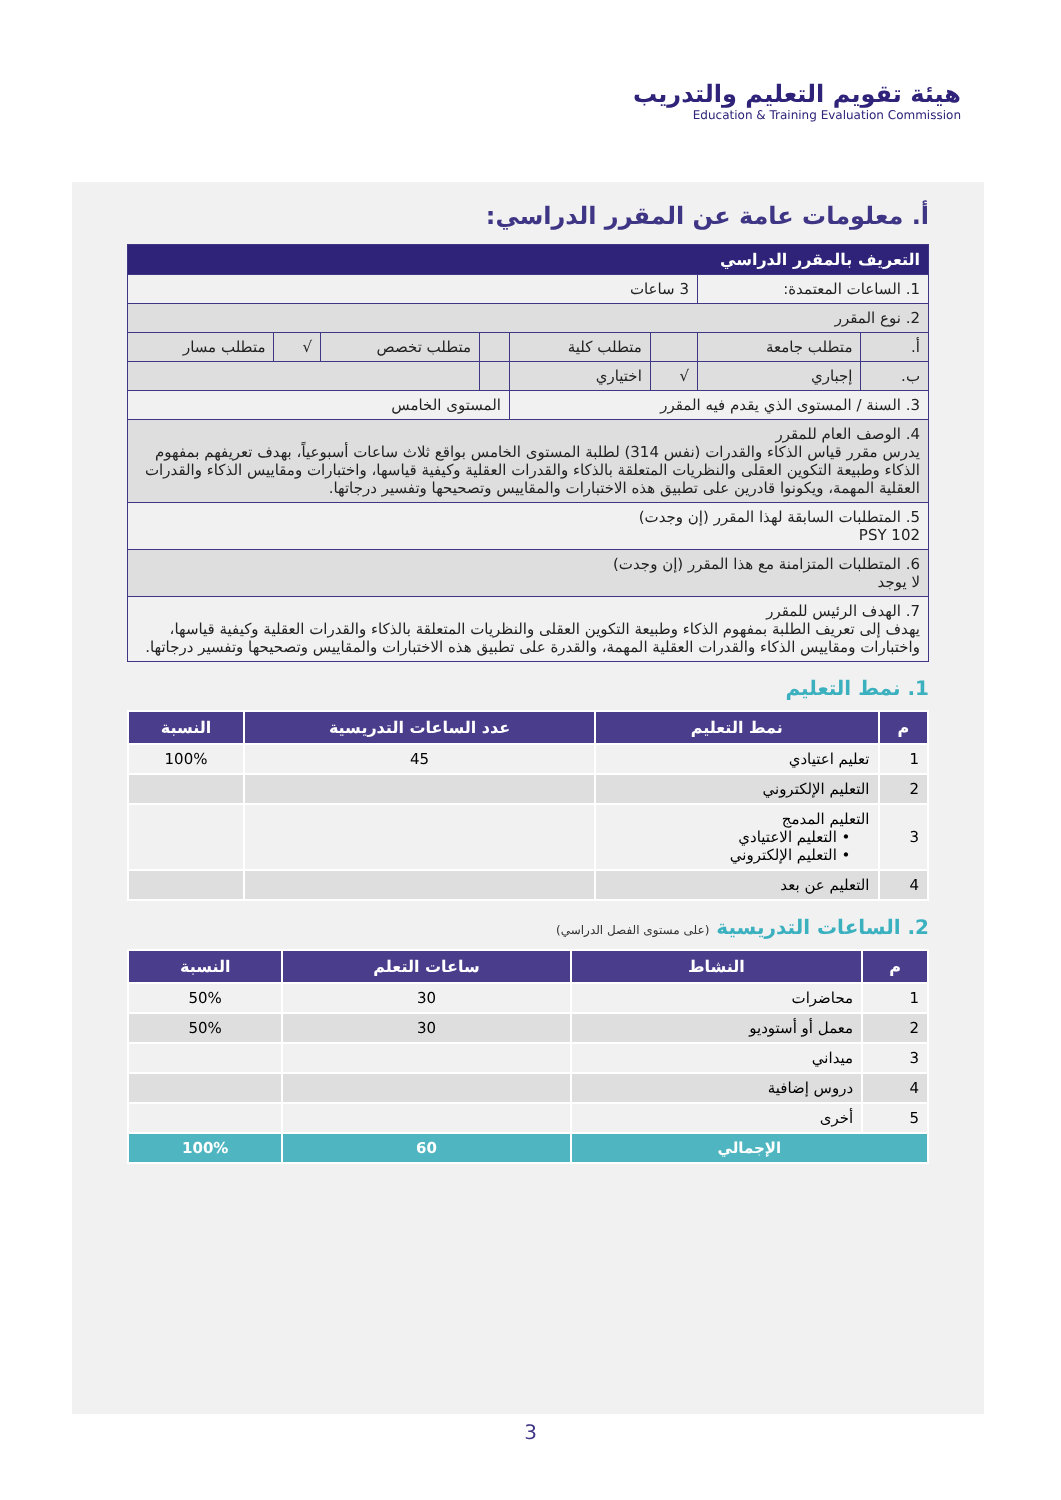هيئة تقويم التعليم والتدريب
Education & Training Evaluation Commission
أ. معلومات عامة عن المقرر الدراسي:
| التعريف بالمقرر الدراسي | | | | | | | |
| 1. الساعات المعتمدة: | | 3 ساعات | | | | | |
| 2. نوع المقرر | | | | | | | |
| أ. | متطلب جامعة | | متطلب كلية | | متطلب تخصص | √ | متطلب مسار |
| ب. | إجباري | √ | اختياري | | | | |
| 3. السنة / المستوى الذي يقدم فيه المقرر | | | | المستوى الخامس | | | |
| 4. الوصف العام للمقرر يدرس مقرر قياس الذكاء والقدرات (نفس 314) لطلبة المستوى الخامس بواقع ثلاث ساعات أسبوعياً، بهدف تعريفهم بمفهوم الذكاء وطبيعة التكوين العقلى والنظريات المتعلقة بالذكاء والقدرات العقلية وكيفية قياسها، واختبارات ومقاييس الذكاء والقدرات العقلية المهمة، ويكونوا قادرين على تطبيق هذه الاختبارات والمقاييس وتصحيحها وتفسير درجاتها. | | | | | | | |
| 5. المتطلبات السابقة لهذا المقرر (إن وجدت) PSY 102 | | | | | | | |
| 6. المتطلبات المتزامنة مع هذا المقرر (إن وجدت) لا يوجد | | | | | | | |
| 7. الهدف الرئيس للمقرر يهدف إلى تعريف الطلبة بمفهوم الذكاء وطبيعة التكوين العقلى والنظريات المتعلقة بالذكاء والقدرات العقلية وكيفية قياسها، واختبارات ومقاييس الذكاء والقدرات العقلية المهمة، والقدرة على تطبيق هذه الاختبارات والمقاييس وتصحيحها وتفسير درجاتها. | | | | | | | |
1. نمط التعليم
| م | نمط التعليم | عدد الساعات التدريسية | النسبة |
| --- | --- | --- | --- |
| 1 | تعليم اعتيادي | 45 | 100% |
| 2 | التعليم الإلكتروني | | |
| 3 | التعليم المدمج • التعليم الاعتيادي • التعليم الإلكتروني | | |
| 4 | التعليم عن بعد | | |
2. الساعات التدريسية (على مستوى الفصل الدراسي)
| م | النشاط | ساعات التعلم | النسبة |
| --- | --- | --- | --- |
| 1 | محاضرات | 30 | 50% |
| 2 | معمل أو أستوديو | 30 | 50% |
| 3 | ميداني | | |
| 4 | دروس إضافية | | |
| 5 | أخرى | | |
| الإجمالي | | 60 | 100% |
3